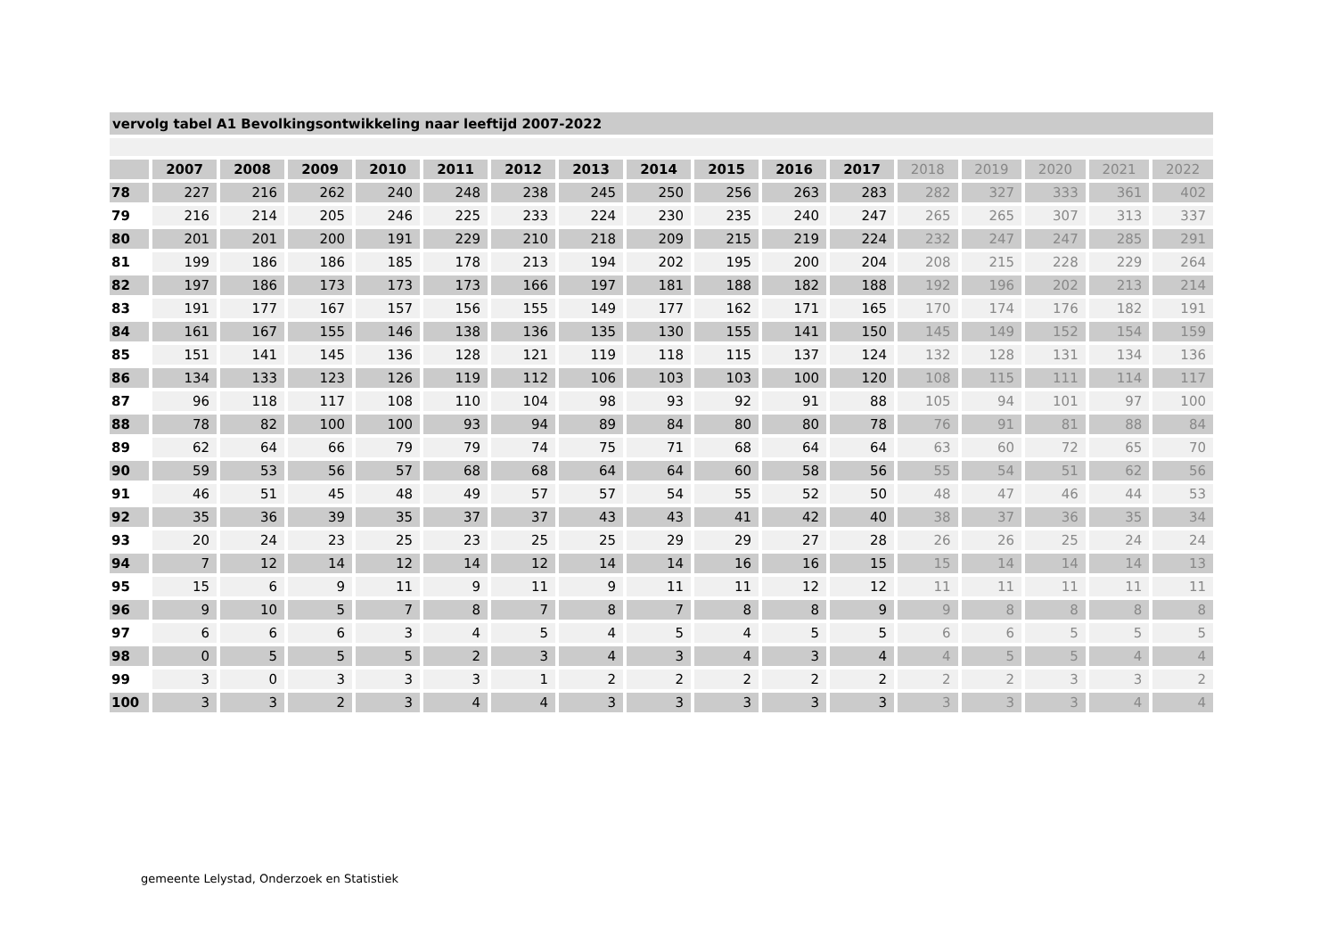vervolg tabel A1 Bevolkingsontwikkeling naar leeftijd 2007-2022
| | 2007 | 2008 | 2009 | 2010 | 2011 | 2012 | 2013 | 2014 | 2015 | 2016 | 2017 | 2018 | 2019 | 2020 | 2021 | 2022 |
| --- | --- | --- | --- | --- | --- | --- | --- | --- | --- | --- | --- | --- | --- | --- | --- | --- |
| 78 | 227 | 216 | 262 | 240 | 248 | 238 | 245 | 250 | 256 | 263 | 283 | 282 | 327 | 333 | 361 | 402 |
| 79 | 216 | 214 | 205 | 246 | 225 | 233 | 224 | 230 | 235 | 240 | 247 | 265 | 265 | 307 | 313 | 337 |
| 80 | 201 | 201 | 200 | 191 | 229 | 210 | 218 | 209 | 215 | 219 | 224 | 232 | 247 | 247 | 285 | 291 |
| 81 | 199 | 186 | 186 | 185 | 178 | 213 | 194 | 202 | 195 | 200 | 204 | 208 | 215 | 228 | 229 | 264 |
| 82 | 197 | 186 | 173 | 173 | 173 | 166 | 197 | 181 | 188 | 182 | 188 | 192 | 196 | 202 | 213 | 214 |
| 83 | 191 | 177 | 167 | 157 | 156 | 155 | 149 | 177 | 162 | 171 | 165 | 170 | 174 | 176 | 182 | 191 |
| 84 | 161 | 167 | 155 | 146 | 138 | 136 | 135 | 130 | 155 | 141 | 150 | 145 | 149 | 152 | 154 | 159 |
| 85 | 151 | 141 | 145 | 136 | 128 | 121 | 119 | 118 | 115 | 137 | 124 | 132 | 128 | 131 | 134 | 136 |
| 86 | 134 | 133 | 123 | 126 | 119 | 112 | 106 | 103 | 103 | 100 | 120 | 108 | 115 | 111 | 114 | 117 |
| 87 | 96 | 118 | 117 | 108 | 110 | 104 | 98 | 93 | 92 | 91 | 88 | 105 | 94 | 101 | 97 | 100 |
| 88 | 78 | 82 | 100 | 100 | 93 | 94 | 89 | 84 | 80 | 80 | 78 | 76 | 91 | 81 | 88 | 84 |
| 89 | 62 | 64 | 66 | 79 | 79 | 74 | 75 | 71 | 68 | 64 | 64 | 63 | 60 | 72 | 65 | 70 |
| 90 | 59 | 53 | 56 | 57 | 68 | 68 | 64 | 64 | 60 | 58 | 56 | 55 | 54 | 51 | 62 | 56 |
| 91 | 46 | 51 | 45 | 48 | 49 | 57 | 57 | 54 | 55 | 52 | 50 | 48 | 47 | 46 | 44 | 53 |
| 92 | 35 | 36 | 39 | 35 | 37 | 37 | 43 | 43 | 41 | 42 | 40 | 38 | 37 | 36 | 35 | 34 |
| 93 | 20 | 24 | 23 | 25 | 23 | 25 | 25 | 29 | 29 | 27 | 28 | 26 | 26 | 25 | 24 | 24 |
| 94 | 7 | 12 | 14 | 12 | 14 | 12 | 14 | 14 | 16 | 16 | 15 | 15 | 14 | 14 | 14 | 13 |
| 95 | 15 | 6 | 9 | 11 | 9 | 11 | 9 | 11 | 11 | 12 | 12 | 11 | 11 | 11 | 11 | 11 |
| 96 | 9 | 10 | 5 | 7 | 8 | 7 | 8 | 7 | 8 | 8 | 9 | 9 | 8 | 8 | 8 | 8 |
| 97 | 6 | 6 | 6 | 3 | 4 | 5 | 4 | 5 | 4 | 5 | 5 | 6 | 6 | 5 | 5 | 5 |
| 98 | 0 | 5 | 5 | 5 | 2 | 3 | 4 | 3 | 4 | 3 | 4 | 4 | 5 | 5 | 4 | 4 |
| 99 | 3 | 0 | 3 | 3 | 3 | 1 | 2 | 2 | 2 | 2 | 2 | 2 | 2 | 3 | 3 | 2 |
| 100 | 3 | 3 | 2 | 3 | 4 | 4 | 3 | 3 | 3 | 3 | 3 | 3 | 3 | 3 | 4 | 4 |
gemeente Lelystad, Onderzoek en Statistiek